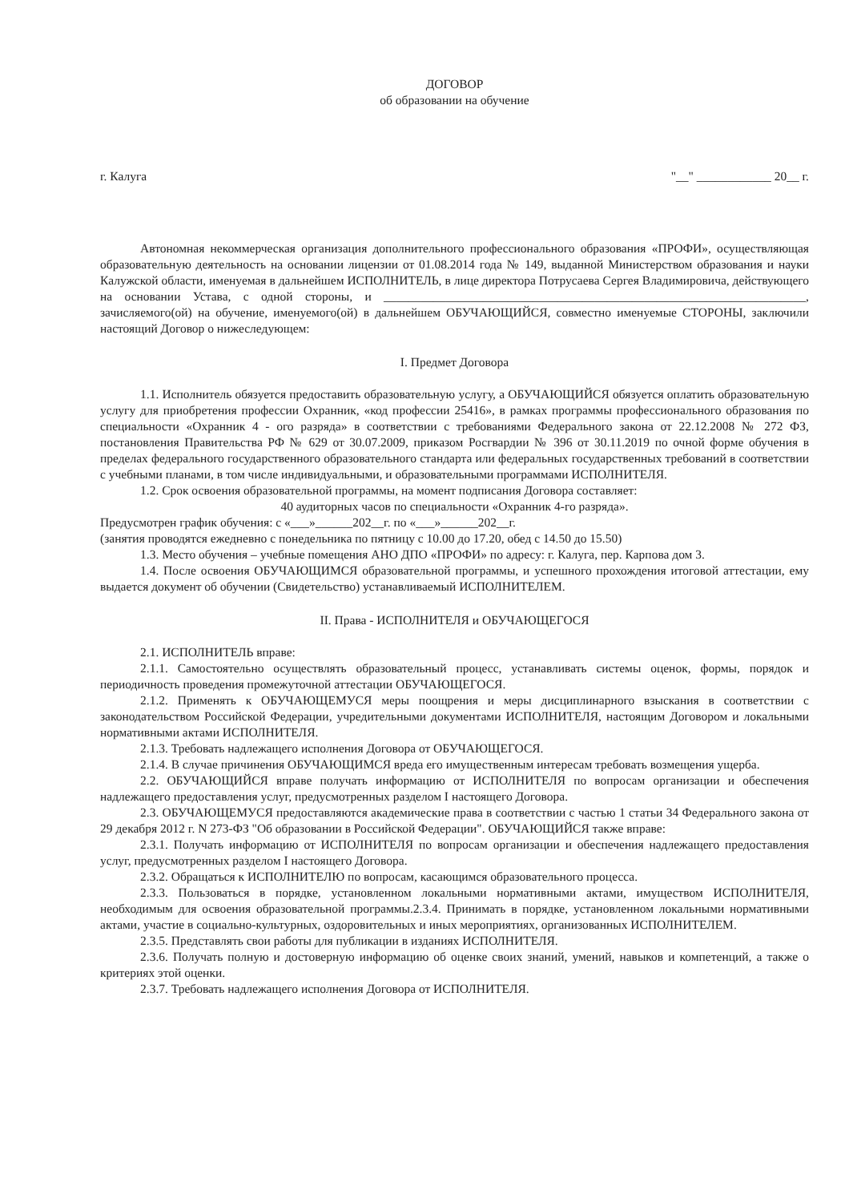ДОГОВОР
об образовании на обучение
г. Калуга "__" ____________ 20__ г.
Автономная некоммерческая организация дополнительного профессионального образования «ПРОФИ», осуществляющая образовательную деятельность на основании лицензии от 01.08.2014 года № 149, выданной Министерством образования и науки Калужской области, именуемая в дальнейшем ИСПОЛНИТЕЛЬ, в лице директора Потрусаева Сергея Владимировича, действующего на основании Устава, с одной стороны, и ____________________________________________________________________, зачисляемого(ой) на обучение, именуемого(ой) в дальнейшем ОБУЧАЮЩИЙСЯ, совместно именуемые СТОРОНЫ, заключили настоящий Договор о нижеследующем:
I. Предмет Договора
1.1. Исполнитель обязуется предоставить образовательную услугу, а ОБУЧАЮЩИЙСЯ обязуется оплатить образовательную услугу для приобретения профессии Охранник, «код профессии 25416», в рамках программы профессионального образования по специальности «Охранник 4 - ого разряда» в соответствии с требованиями Федерального закона от 22.12.2008 № 272 ФЗ, постановления Правительства РФ № 629 от 30.07.2009, приказом Росгвардии № 396 от 30.11.2019 по очной форме обучения в пределах федерального государственного образовательного стандарта или федеральных государственных требований в соответствии с учебными планами, в том числе индивидуальными, и образовательными программами ИСПОЛНИТЕЛЯ.
1.2. Срок освоения образовательной программы, на момент подписания Договора составляет:
40 аудиторных часов по специальности «Охранник 4-го разряда».
Предусмотрен график обучения: с «___»______202__г. по «___»______202__г.
(занятия проводятся ежедневно с понедельника по пятницу с 10.00 до 17.20, обед с 14.50 до 15.50)
1.3. Место обучения – учебные помещения АНО ДПО «ПРОФИ» по адресу: г. Калуга, пер. Карпова дом 3.
1.4. После освоения ОБУЧАЮЩИМСЯ образовательной программы, и успешного прохождения итоговой аттестации, ему выдается документ об обучении (Свидетельство) устанавливаемый ИСПОЛНИТЕЛЕМ.
II. Права - ИСПОЛНИТЕЛЯ и ОБУЧАЮЩЕГОСЯ
2.1. ИСПОЛНИТЕЛЬ вправе:
2.1.1. Самостоятельно осуществлять образовательный процесс, устанавливать системы оценок, формы, порядок и периодичность проведения промежуточной аттестации ОБУЧАЮЩЕГОСЯ.
2.1.2. Применять к ОБУЧАЮЩЕМУСЯ меры поощрения и меры дисциплинарного взыскания в соответствии с законодательством Российской Федерации, учредительными документами ИСПОЛНИТЕЛЯ, настоящим Договором и локальными нормативными актами ИСПОЛНИТЕЛЯ.
2.1.3. Требовать надлежащего исполнения Договора от ОБУЧАЮЩЕГОСЯ.
2.1.4. В случае причинения ОБУЧАЮЩИМСЯ вреда его имущественным интересам требовать возмещения ущерба.
2.2. ОБУЧАЮЩИЙСЯ вправе получать информацию от ИСПОЛНИТЕЛЯ по вопросам организации и обеспечения надлежащего предоставления услуг, предусмотренных разделом I настоящего Договора.
2.3. ОБУЧАЮЩЕМУСЯ предоставляются академические права в соответствии с частью 1 статьи 34 Федерального закона от 29 декабря 2012 г. N 273-ФЗ "Об образовании в Российской Федерации". ОБУЧАЮЩИЙСЯ также вправе:
2.3.1. Получать информацию от ИСПОЛНИТЕЛЯ по вопросам организации и обеспечения надлежащего предоставления услуг, предусмотренных разделом I настоящего Договора.
2.3.2. Обращаться к ИСПОЛНИТЕЛЮ по вопросам, касающимся образовательного процесса.
2.3.3. Пользоваться в порядке, установленном локальными нормативными актами, имуществом ИСПОЛНИТЕЛЯ, необходимым для освоения образовательной программы.2.3.4. Принимать в порядке, установленном локальными нормативными актами, участие в социально-культурных, оздоровительных и иных мероприятиях, организованных ИСПОЛНИТЕЛЕМ.
2.3.5. Представлять свои работы для публикации в изданиях ИСПОЛНИТЕЛЯ.
2.3.6. Получать полную и достоверную информацию об оценке своих знаний, умений, навыков и компетенций, а также о критериях этой оценки.
2.3.7. Требовать надлежащего исполнения Договора от ИСПОЛНИТЕЛЯ.